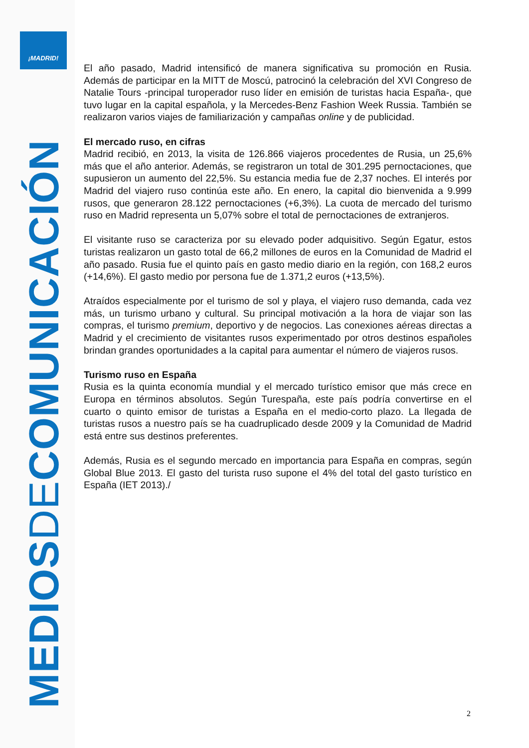¡MADRID!
MEDIOSDECOMUNICACIÓN
El año pasado, Madrid intensificó de manera significativa su promoción en Rusia. Además de participar en la MITT de Moscú, patrocinó la celebración del XVI Congreso de Natalie Tours -principal turoperador ruso líder en emisión de turistas hacia España-, que tuvo lugar en la capital española, y la Mercedes-Benz Fashion Week Russia. También se realizaron varios viajes de familiarización y campañas online y de publicidad.
El mercado ruso, en cifras
Madrid recibió, en 2013, la visita de 126.866 viajeros procedentes de Rusia, un 25,6% más que el año anterior. Además, se registraron un total de 301.295 pernoctaciones, que supusieron un aumento del 22,5%. Su estancia media fue de 2,37 noches. El interés por Madrid del viajero ruso continúa este año. En enero, la capital dio bienvenida a 9.999 rusos, que generaron 28.122 pernoctaciones (+6,3%). La cuota de mercado del turismo ruso en Madrid representa un 5,07% sobre el total de pernoctaciones de extranjeros.
El visitante ruso se caracteriza por su elevado poder adquisitivo. Según Egatur, estos turistas realizaron un gasto total de 66,2 millones de euros en la Comunidad de Madrid el año pasado. Rusia fue el quinto país en gasto medio diario en la región, con 168,2 euros (+14,6%). El gasto medio por persona fue de 1.371,2 euros (+13,5%).
Atraídos especialmente por el turismo de sol y playa, el viajero ruso demanda, cada vez más, un turismo urbano y cultural. Su principal motivación a la hora de viajar son las compras, el turismo premium, deportivo y de negocios. Las conexiones aéreas directas a Madrid y el crecimiento de visitantes rusos experimentado por otros destinos españoles brindan grandes oportunidades a la capital para aumentar el número de viajeros rusos.
Turismo ruso en España
Rusia es la quinta economía mundial y el mercado turístico emisor que más crece en Europa en términos absolutos. Según Turespaña, este país podría convertirse en el cuarto o quinto emisor de turistas a España en el medio-corto plazo. La llegada de turistas rusos a nuestro país se ha cuadruplicado desde 2009 y la Comunidad de Madrid está entre sus destinos preferentes.
Además, Rusia es el segundo mercado en importancia para España en compras, según Global Blue 2013. El gasto del turista ruso supone el 4% del total del gasto turístico en España (IET 2013)./
2